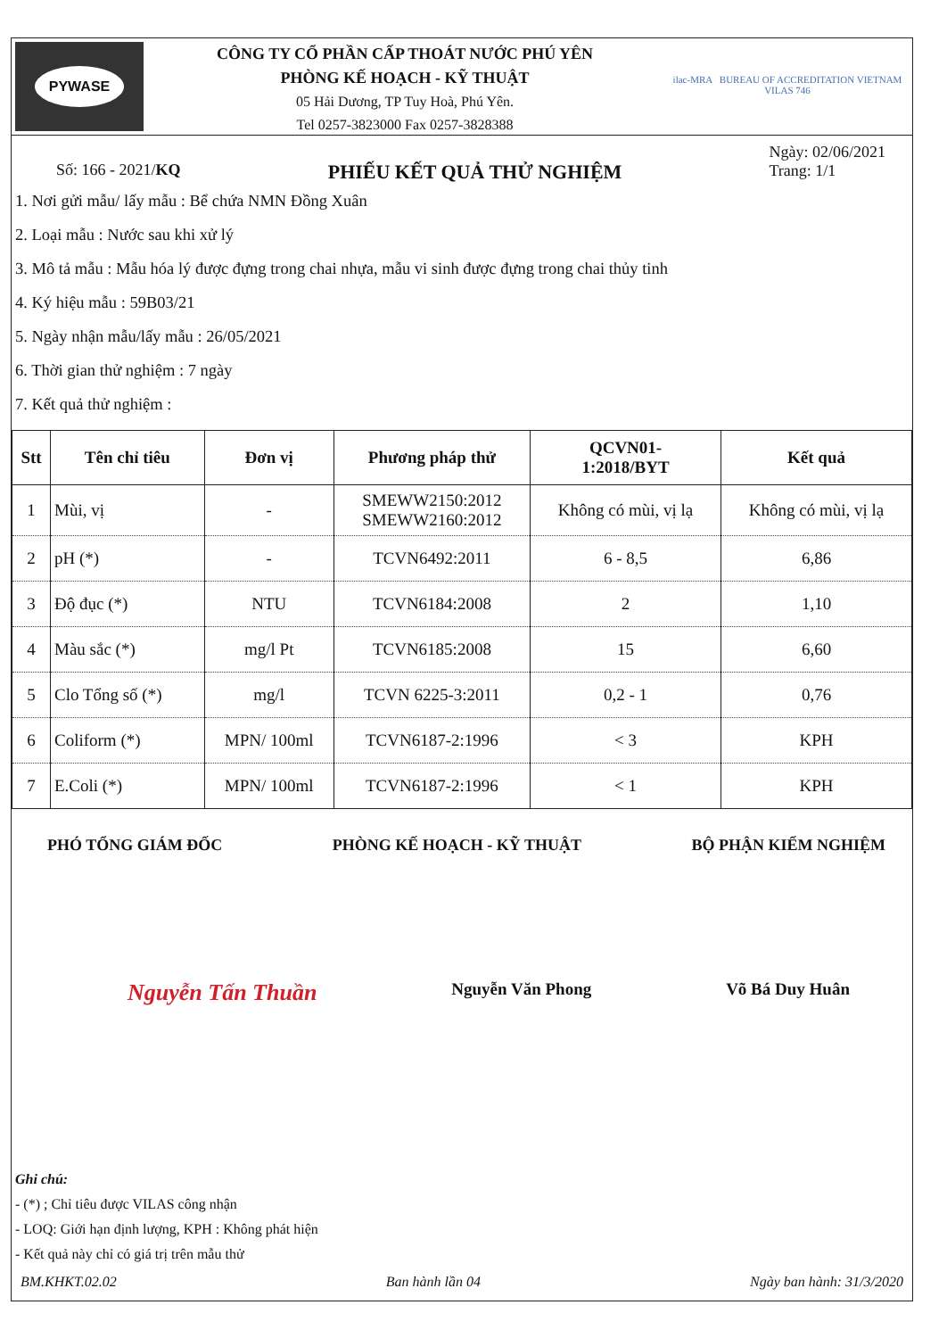PYWASE
CÔNG TY CỔ PHẦN CẤP THOÁT NƯỚC PHÚ YÊN
PHÒNG KẾ HOẠCH - KỸ THUẬT
05 Hải Dương, TP Tuy Hoà, Phú Yên.
Tel 0257-3823000 Fax 0257-3828388
ilac-MRA BUREAU OF ACCREDITATION VIETNAM VILAS 746
Số: 166 - 2021/KQ
PHIẾU KẾT QUẢ THỬ NGHIỆM
Ngày: 02/06/2021
Trang: 1/1
1. Nơi gửi mẫu/ lấy mẫu : Bể chứa NMN Đồng Xuân
2. Loại mẫu : Nước sau khi xử lý
3. Mô tả mẫu : Mẫu hóa lý được đựng trong chai nhựa, mẫu vi sinh được đựng trong chai thủy tinh
4. Ký hiệu mẫu : 59B03/21
5. Ngày nhận mẫu/lấy mẫu : 26/05/2021
6. Thời gian thử nghiệm : 7 ngày
7. Kết quả thử nghiệm :
| Stt | Tên chỉ tiêu | Đơn vị | Phương pháp thử | QCVN01- 1:2018/BYT | Kết quả |
| --- | --- | --- | --- | --- | --- |
| 1 | Mùi, vị | - | SMEWW2150:2012 SMEWW2160:2012 | Không có mùi, vị lạ | Không có mùi, vị lạ |
| 2 | pH (*) | - | TCVN6492:2011 | 6 - 8,5 | 6,86 |
| 3 | Độ đục (*) | NTU | TCVN6184:2008 | 2 | 1,10 |
| 4 | Màu sắc (*) | mg/l Pt | TCVN6185:2008 | 15 | 6,60 |
| 5 | Clo Tổng số (*) | mg/l | TCVN 6225-3:2011 | 0,2 - 1 | 0,76 |
| 6 | Coliform (*) | MPN/ 100ml | TCVN6187-2:1996 | < 3 | KPH |
| 7 | E.Coli (*) | MPN/ 100ml | TCVN6187-2:1996 | < 1 | KPH |
PHÓ TỔNG GIÁM ĐỐC PHÒNG KẾ HOẠCH - KỸ THUẬT BỘ PHẬN KIỂM NGHIỆM
Nguyễn Tấn Thuần Nguyễn Văn Phong Võ Bá Duy Huân
Ghi chú:
- (*) ; Chỉ tiêu được VILAS công nhận
- LOQ: Giới hạn định lượng, KPH : Không phát hiện
- Kết quả này chỉ có giá trị trên mẫu thử
BM.KHKT.02.02 Ban hành lần 04 Ngày ban hành: 31/3/2020